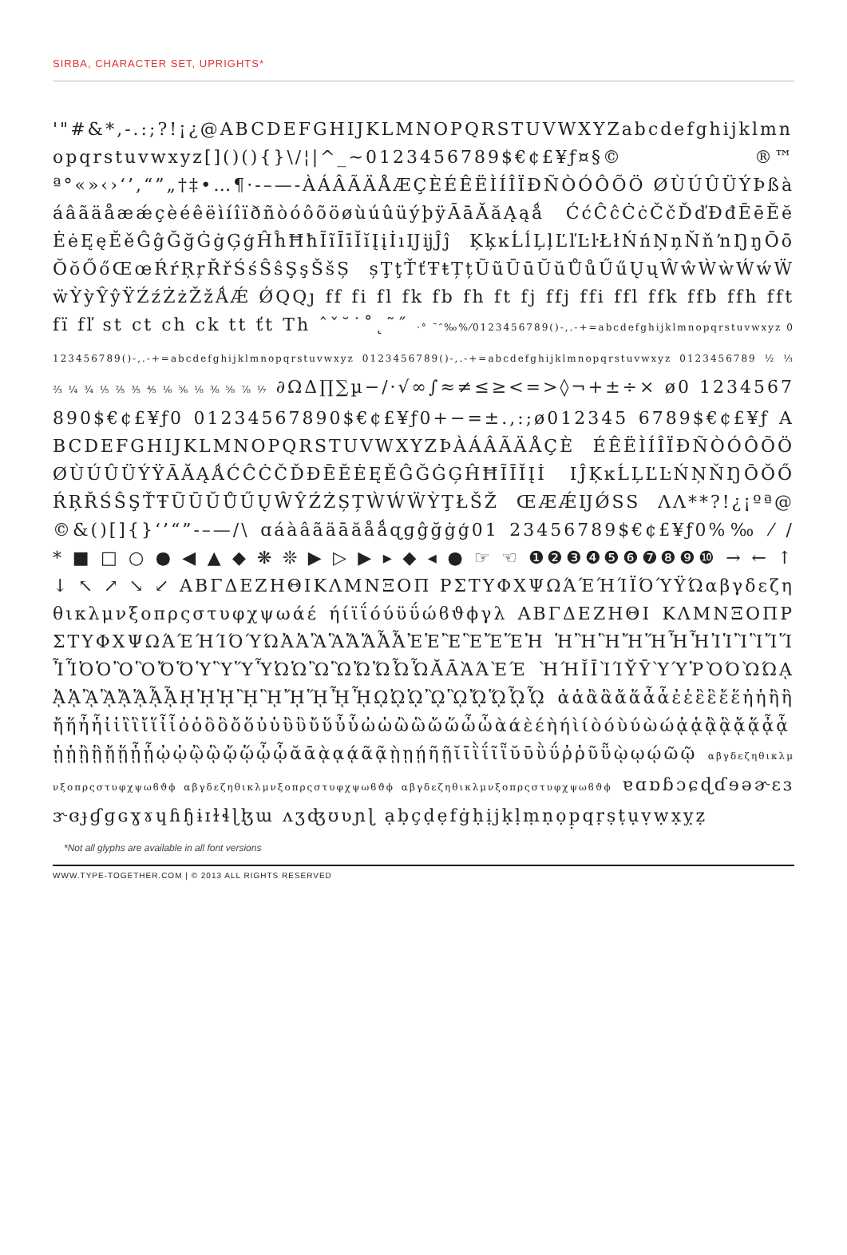SIRBA, CHARACTER SET, UPRIGHTS*
'"#&*,-.:;?!¡¿@ABCDEFGHIJKLMNOPQRSTUVWXYZabcdefghijklmnopqrstuvwxyz[]()(){}\/¦|^_~0123456789$€¢£¥ƒ¤§© ®™ª°«»‹›‘’,“”„†‡•…¶·-–—-ÀÁÂÃÄÅÆÇÈÉÊËÌÍÎÏÐÑÒÓÔÕÖ ØÙÚÛÜÝÞßàáâãäåæǽçèéêëìíîïðñòóôõöøùúûüýþÿĀāĂăĄąǻ ĆćĈĉĊċČčĎďĐđĒēĔĕĖėĘęĚěĜĝĞğĠġĢģĤĥĦħĨĩĪīĬĭĮįİıĲĳĴĵ ĶķĸĹĺĻļĽľĿŀŁłŃńŅņŇňŉŊŋŌōŎŏŐőŒœŔŕŖŗŘřŚśŜŝŞşŠšȘ șŢţŤťŦŧȚțŨũŪūŬŭŮůŰűŲųŴŵẀẁẂẃẄẅỲỳŶŷŸŹźŻżŽžǺǼ ǾQQȷ ff fi fl fk fb fh ft fj ffj ffi ffl ffk ffb ffh fft fï fľ st ct ch ck tt ťt Th ˆˇ˘˙˚˛˜˝ ·° ˜″‰%⁄0123456789()-,.-+=abcdefghijklmnopqrstuvwxyz 0123456789()-,.-+=abcdefghijklmnopqrstuvwxyz 0123456789()-,.-+=abcdefghijklmnopqrstuvwxyz 0123456789 ½ ⅓ ⅔ ¼ ¾ ⅕ ⅖ ⅗ ⅘ ⅙ ⅚ ⅛ ⅜ ⅝ ⅞ ⅐ ∂ΩΔ∏∑µ−∕·√∞∫≈≠≤≥<=>◊¬+±÷× ø0 1234567890$€¢£¥ƒ0 01234567890$€¢£¥ƒ0+−=±.,:;ø012345 6789$€¢£¥ƒ ABCDEFGHIJKLMNOPQRSTUVWXYZÞÀÁÂÃÄÅÇÈ ÉÊËÌÍÎÏÐÑÒÓÔÕÖØÙÚÛÜÝŸĀĂĄǺĆĈĊČĎĐĒĔĖĘĚĜĞĠĢĤĦĨĪĬĮİ IĴĶĸĹĻĽĿŃŅŇŊŌŎŐŔŖŘŚŜŞŤŦŨŪŬŮŰŲŴŶŹŻȘȚẀẂẄỲŢŁŠŽ ŒÆǼĲǾSS ΛΛ**?!¿¡ºª@©&()[]{}‘’“”-–—/\ ɑáàâãäāăåǻɋɡĝğġģ01 23456789$€¢£¥ƒ0%‰ ⁄ ∕ * ■ □ ○ ● ◀ ▲ ◆ ❋ ❊ ▶ ▷ ▶ ▸ ◆ ◂ ● ☞ ☜ ❶❷❸❹❺❻❼❽❾❿ → ← ↑ ↓ ↖ ↗ ↘ ↙ ΑΒΓΔΕΖΗΘΙΚΛΜΝΞΟΠ ΡΣΤΥΦΧΨΩΆΈΉΊΪΌΎΫΏαβγδεζηθικλμνξοπρςστυφχψωάέ ήίϊΐόύϋΰώϐϑϕγλ ΑΒΓΔΕΖΗΘΙ ΚΛΜΝΞΟΠΡΣΤΥΦΧΨΩΆΈΉΊΌΎΏἈἉἊἋἌἍἎἏἘἙἚἛἜἝἨ ἩἪἫἬἭἮἯἸἹἺἻἼἽἾἿὈὉὊὋὌὍὙὛὝὟὨὩὪὫὬὭὮὯᾸᾹᾺΆῈΈ ῊΉῘῙῚΊῨῩῪΎῬῸΌῺΏᾼᾈᾉᾊᾋᾌᾍᾎᾏῌᾘᾙᾚᾛᾜᾝᾞᾟῼᾨᾩᾪᾫᾬᾭᾮᾯ ἀἁἂἃἄἅἆἇἐἑἒἓἔἕἠἡἢἣἤἥἦἧἰἱἲἳἴἵἶἷὀὁὂὃὄὅὐὑὒὓὔὕὖὗὠὡὢὣὤὥὦὧὰάὲέὴήὶίὸόὺύὼώᾀᾁᾂᾃᾄᾅᾆᾇ ᾐᾑᾒᾓᾔᾕᾖᾗᾠᾡᾢᾣᾤᾥᾦᾧᾰᾱᾲᾳᾴᾶᾷῂῃῄῆῇῐῑῒΐῖῗῠῡῢΰῤῥῦῧῲῳῴῶῷ αβγδεζηθικλμνξοπρςστυφχψωϐϑϕ αβγδεζηθικλμνξοπρςστυφχψωϐϑϕ αβγδεζηθικλμνξοπρςστυφχψωϐϑϕ ɐɑɒɓɔɕɖɗɘəɚɛɜɝɞɟɠɡɢɣɤɥɦɧɨɪɫɬɭɮɯ ʌʒʤʊʋɲɭ ạḅçḍẹfġḥịjḳḷṃṇọp̣qṛṣṭụṿẉx̣ỵẓ
*Not all glyphs are available in all font versions
WWW.TYPE-TOGETHER.COM | © 2013 ALL RIGHTS RESERVED